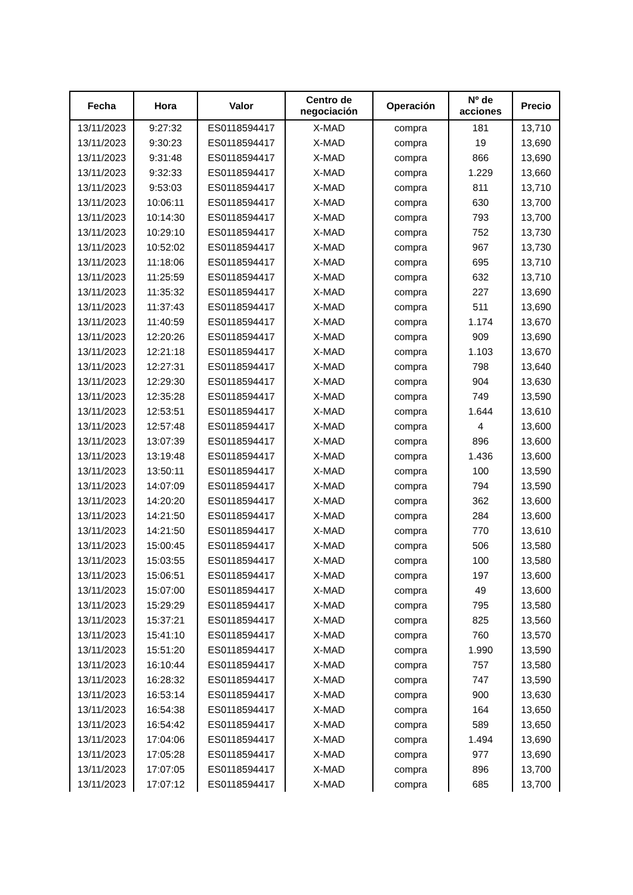| Fecha | Hora | Valor | Centro de negociación | Operación | Nº de acciones | Precio |
| --- | --- | --- | --- | --- | --- | --- |
| 13/11/2023 | 9:27:32 | ES0118594417 | X-MAD | compra | 181 | 13,710 |
| 13/11/2023 | 9:30:23 | ES0118594417 | X-MAD | compra | 19 | 13,690 |
| 13/11/2023 | 9:31:48 | ES0118594417 | X-MAD | compra | 866 | 13,690 |
| 13/11/2023 | 9:32:33 | ES0118594417 | X-MAD | compra | 1.229 | 13,660 |
| 13/11/2023 | 9:53:03 | ES0118594417 | X-MAD | compra | 811 | 13,710 |
| 13/11/2023 | 10:06:11 | ES0118594417 | X-MAD | compra | 630 | 13,700 |
| 13/11/2023 | 10:14:30 | ES0118594417 | X-MAD | compra | 793 | 13,700 |
| 13/11/2023 | 10:29:10 | ES0118594417 | X-MAD | compra | 752 | 13,730 |
| 13/11/2023 | 10:52:02 | ES0118594417 | X-MAD | compra | 967 | 13,730 |
| 13/11/2023 | 11:18:06 | ES0118594417 | X-MAD | compra | 695 | 13,710 |
| 13/11/2023 | 11:25:59 | ES0118594417 | X-MAD | compra | 632 | 13,710 |
| 13/11/2023 | 11:35:32 | ES0118594417 | X-MAD | compra | 227 | 13,690 |
| 13/11/2023 | 11:37:43 | ES0118594417 | X-MAD | compra | 511 | 13,690 |
| 13/11/2023 | 11:40:59 | ES0118594417 | X-MAD | compra | 1.174 | 13,670 |
| 13/11/2023 | 12:20:26 | ES0118594417 | X-MAD | compra | 909 | 13,690 |
| 13/11/2023 | 12:21:18 | ES0118594417 | X-MAD | compra | 1.103 | 13,670 |
| 13/11/2023 | 12:27:31 | ES0118594417 | X-MAD | compra | 798 | 13,640 |
| 13/11/2023 | 12:29:30 | ES0118594417 | X-MAD | compra | 904 | 13,630 |
| 13/11/2023 | 12:35:28 | ES0118594417 | X-MAD | compra | 749 | 13,590 |
| 13/11/2023 | 12:53:51 | ES0118594417 | X-MAD | compra | 1.644 | 13,610 |
| 13/11/2023 | 12:57:48 | ES0118594417 | X-MAD | compra | 4 | 13,600 |
| 13/11/2023 | 13:07:39 | ES0118594417 | X-MAD | compra | 896 | 13,600 |
| 13/11/2023 | 13:19:48 | ES0118594417 | X-MAD | compra | 1.436 | 13,600 |
| 13/11/2023 | 13:50:11 | ES0118594417 | X-MAD | compra | 100 | 13,590 |
| 13/11/2023 | 14:07:09 | ES0118594417 | X-MAD | compra | 794 | 13,590 |
| 13/11/2023 | 14:20:20 | ES0118594417 | X-MAD | compra | 362 | 13,600 |
| 13/11/2023 | 14:21:50 | ES0118594417 | X-MAD | compra | 284 | 13,600 |
| 13/11/2023 | 14:21:50 | ES0118594417 | X-MAD | compra | 770 | 13,610 |
| 13/11/2023 | 15:00:45 | ES0118594417 | X-MAD | compra | 506 | 13,580 |
| 13/11/2023 | 15:03:55 | ES0118594417 | X-MAD | compra | 100 | 13,580 |
| 13/11/2023 | 15:06:51 | ES0118594417 | X-MAD | compra | 197 | 13,600 |
| 13/11/2023 | 15:07:00 | ES0118594417 | X-MAD | compra | 49 | 13,600 |
| 13/11/2023 | 15:29:29 | ES0118594417 | X-MAD | compra | 795 | 13,580 |
| 13/11/2023 | 15:37:21 | ES0118594417 | X-MAD | compra | 825 | 13,560 |
| 13/11/2023 | 15:41:10 | ES0118594417 | X-MAD | compra | 760 | 13,570 |
| 13/11/2023 | 15:51:20 | ES0118594417 | X-MAD | compra | 1.990 | 13,590 |
| 13/11/2023 | 16:10:44 | ES0118594417 | X-MAD | compra | 757 | 13,580 |
| 13/11/2023 | 16:28:32 | ES0118594417 | X-MAD | compra | 747 | 13,590 |
| 13/11/2023 | 16:53:14 | ES0118594417 | X-MAD | compra | 900 | 13,630 |
| 13/11/2023 | 16:54:38 | ES0118594417 | X-MAD | compra | 164 | 13,650 |
| 13/11/2023 | 16:54:42 | ES0118594417 | X-MAD | compra | 589 | 13,650 |
| 13/11/2023 | 17:04:06 | ES0118594417 | X-MAD | compra | 1.494 | 13,690 |
| 13/11/2023 | 17:05:28 | ES0118594417 | X-MAD | compra | 977 | 13,690 |
| 13/11/2023 | 17:07:05 | ES0118594417 | X-MAD | compra | 896 | 13,700 |
| 13/11/2023 | 17:07:12 | ES0118594417 | X-MAD | compra | 685 | 13,700 |